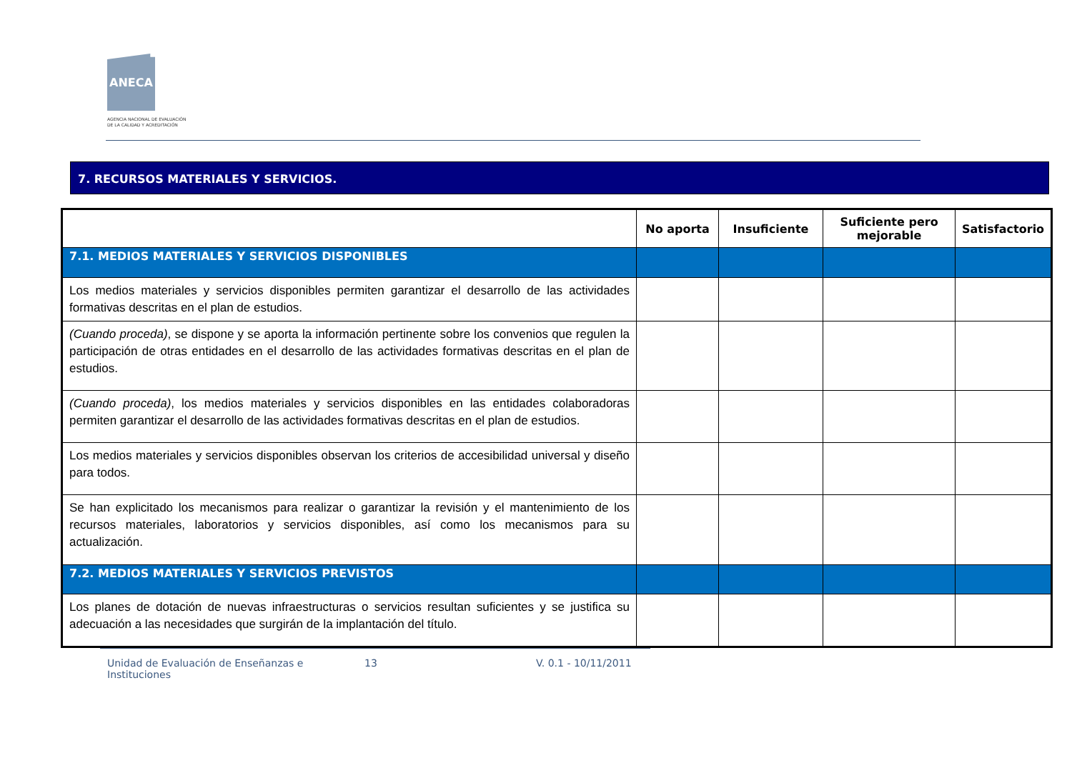ANECA
AGENCIA NACIONAL DE EVALUACIÓN
DE LA CALIDAD Y ACREDITACIÓN
7. RECURSOS MATERIALES Y SERVICIOS.
| | No aporta | Insuficiente | Suficiente pero mejorable | Satisfactorio |
| --- | --- | --- | --- | --- |
| 7.1. MEDIOS MATERIALES Y SERVICIOS DISPONIBLES | | | | |
| Los medios materiales y servicios disponibles permiten garantizar el desarrollo de las actividades formativas descritas en el plan de estudios. | | | | |
| (Cuando proceda) , se dispone y se aporta la información pertinente sobre los convenios que regulen la participación de otras entidades en el desarrollo de las actividades formativas descritas en el plan de estudios. | | | | |
| (Cuando proceda) , los medios materiales y servicios disponibles en las entidades colaboradoras permiten garantizar el desarrollo de las actividades formativas descritas en el plan de estudios. | | | | |
| Los medios materiales y servicios disponibles observan los criterios de accesibilidad universal y diseño para todos. | | | | |
| Se han explicitado los mecanismos para realizar o garantizar la revisión y el mantenimiento de los recursos materiales, laboratorios y servicios disponibles, así como los mecanismos para su actualización. | | | | |
| 7.2. MEDIOS MATERIALES Y SERVICIOS PREVISTOS | | | | |
| Los planes de dotación de nuevas infraestructuras o servicios resultan suficientes y se justifica su adecuación a las necesidades que surgirán de la implantación del título. | | | | |
Unidad de Evaluación de Enseñanzas e Instituciones
13 V. 0.1 - 10/11/2011